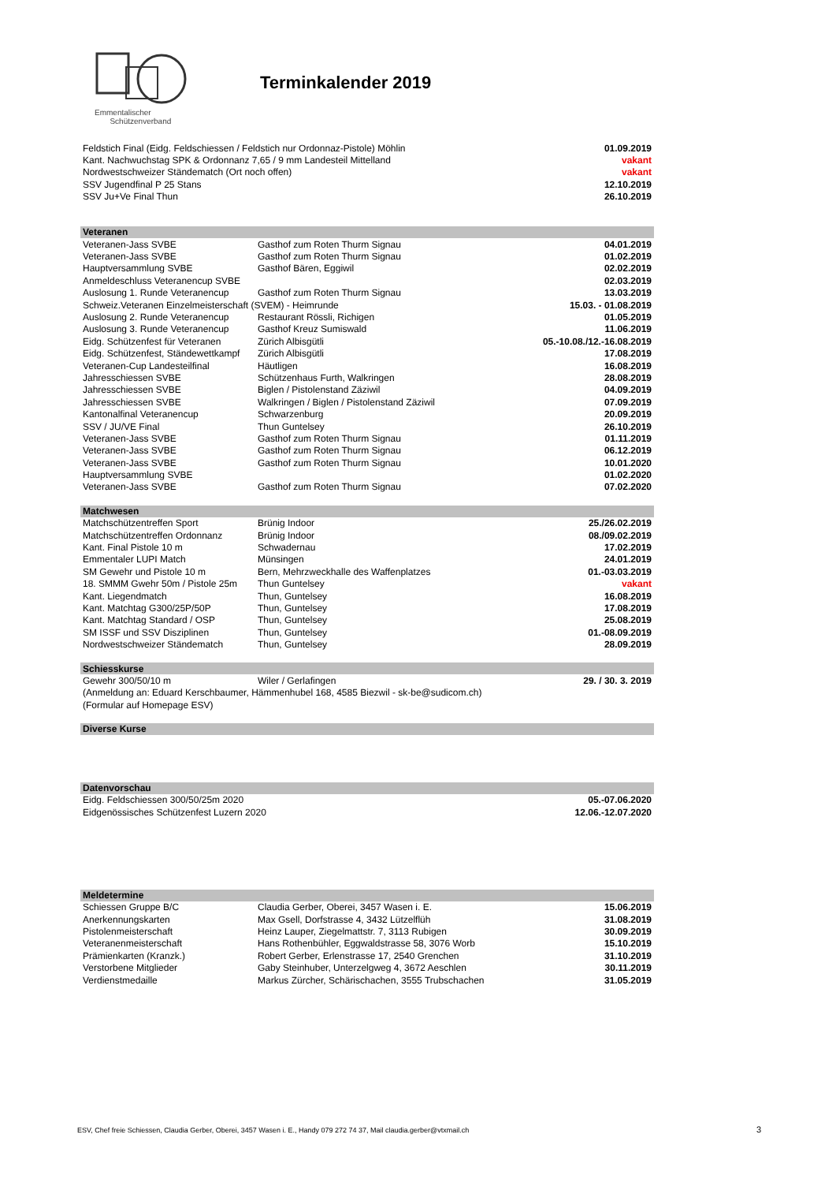Emmentalischer
Schützenverband
Terminkalender 2019
| Feldstich Final (Eidg. Feldschiessen / Feldstich nur Ordonnaz-Pistole) Möhlin | | 01.09.2019 |
| Kant. Nachwuchstag SPK & Ordonnanz 7,65 / 9 mm Landesteil Mittelland | | vakant |
| Nordwestschweizer Ständematch (Ort noch offen) | | vakant |
| SSV Jugendfinal P 25 Stans | | 12.10.2019 |
| SSV Ju+Ve Final Thun | | 26.10.2019 |
| Veteranen | | |
| Veteranen-Jass SVBE | Gasthof zum Roten Thurm Signau | 04.01.2019 |
| Veteranen-Jass SVBE | Gasthof zum Roten Thurm Signau | 01.02.2019 |
| Hauptversammlung SVBE | Gasthof Bären, Eggiwil | 02.02.2019 |
| Anmeldeschluss Veteranencup SVBE | | 02.03.2019 |
| Auslosung 1. Runde Veteranencup | Gasthof zum Roten Thurm Signau | 13.03.2019 |
| Schweiz.Veteranen Einzelmeisterschaft (SVEM) - Heimrunde | | 15.03. - 01.08.2019 |
| Auslosung 2. Runde Veteranencup | Restaurant Rössli, Richigen | 01.05.2019 |
| Auslosung 3. Runde Veteranencup | Gasthof Kreuz Sumiswald | 11.06.2019 |
| Eidg. Schützenfest für Veteranen | Zürich Albisgütli | 05.-10.08./12.-16.08.2019 |
| Eidg. Schützenfest, Ständewettkampf | Zürich Albisgütli | 17.08.2019 |
| Veteranen-Cup Landesteilfinal | Häutligen | 16.08.2019 |
| Jahresschiessen SVBE | Schützenhaus Furth, Walkringen | 28.08.2019 |
| Jahresschiessen SVBE | Biglen / Pistolenstand Zäziwil | 04.09.2019 |
| Jahresschiessen SVBE | Walkringen / Biglen / Pistolenstand Zäziwil | 07.09.2019 |
| Kantonalfinal Veteranencup | Schwarzenburg | 20.09.2019 |
| SSV / JU/VE Final | Thun Guntelsey | 26.10.2019 |
| Veteranen-Jass SVBE | Gasthof zum Roten Thurm Signau | 01.11.2019 |
| Veteranen-Jass SVBE | Gasthof zum Roten Thurm Signau | 06.12.2019 |
| Veteranen-Jass SVBE | Gasthof zum Roten Thurm Signau | 10.01.2020 |
| Hauptversammlung SVBE | | 01.02.2020 |
| Veteranen-Jass SVBE | Gasthof zum Roten Thurm Signau | 07.02.2020 |
| Matchwesen | | |
| Matchschützentreffen Sport | Brünig Indoor | 25./26.02.2019 |
| Matchschützentreffen Ordonnanz | Brünig Indoor | 08./09.02.2019 |
| Kant. Final Pistole 10 m | Schwadernau | 17.02.2019 |
| Emmentaler LUPI Match | Münsingen | 24.01.2019 |
| SM Gewehr und Pistole 10 m | Bern, Mehrzweckhalle des Waffenplatzes | 01.-03.03.2019 |
| 18. SMMM Gwehr 50m / Pistole 25m | Thun Guntelsey | vakant |
| Kant. Liegendmatch | Thun, Guntelsey | 16.08.2019 |
| Kant. Matchtag G300/25P/50P | Thun, Guntelsey | 17.08.2019 |
| Kant. Matchtag Standard / OSP | Thun, Guntelsey | 25.08.2019 |
| SM ISSF und SSV Disziplinen | Thun, Guntelsey | 01.-08.09.2019 |
| Nordwestschweizer Ständematch | Thun, Guntelsey | 28.09.2019 |
| Schiesskurse | | |
| Gewehr 300/50/10 m | Wiler / Gerlafingen | 29. / 30. 3. 2019 |
| (Anmeldung an: Eduard Kerschbaumer, Hämmenhubel 168, 4585 Biezwil - sk-be@sudicom.ch) | | |
| (Formular auf Homepage ESV) | | |
| Diverse Kurse | | |
| Datenvorschau | | |
| Eidg. Feldschiessen 300/50/25m 2020 | | 05.-07.06.2020 |
| Eidgenössisches Schützenfest Luzern 2020 | | 12.06.-12.07.2020 |
| Meldetermine | | |
| Schiessen Gruppe B/C | Claudia Gerber, Oberei, 3457 Wasen i. E. | 15.06.2019 |
| Anerkennungskarten | Max Gsell, Dorfstrasse 4, 3432 Lützelflüh | 31.08.2019 |
| Pistolenmeisterschaft | Heinz Lauper, Ziegelmattstr. 7, 3113 Rubigen | 30.09.2019 |
| Veteranenmeisterschaft | Hans Rothenbühler, Eggwaldstrasse 58, 3076 Worb | 15.10.2019 |
| Prämienkarten (Kranzk.) | Robert Gerber, Erlenstrasse 17, 2540 Grenchen | 31.10.2019 |
| Verstorbene Mitglieder | Gaby Steinhuber, Unterzelgweg 4, 3672 Aeschlen | 30.11.2019 |
| Verdienstmedaille | Markus Zürcher, Schärischachen, 3555 Trubschachen | 31.05.2019 |
ESV, Chef freie Schiessen, Claudia Gerber, Oberei, 3457 Wasen i. E., Handy 079 272 74 37, Mail claudia.gerber@vtxmail.ch
3